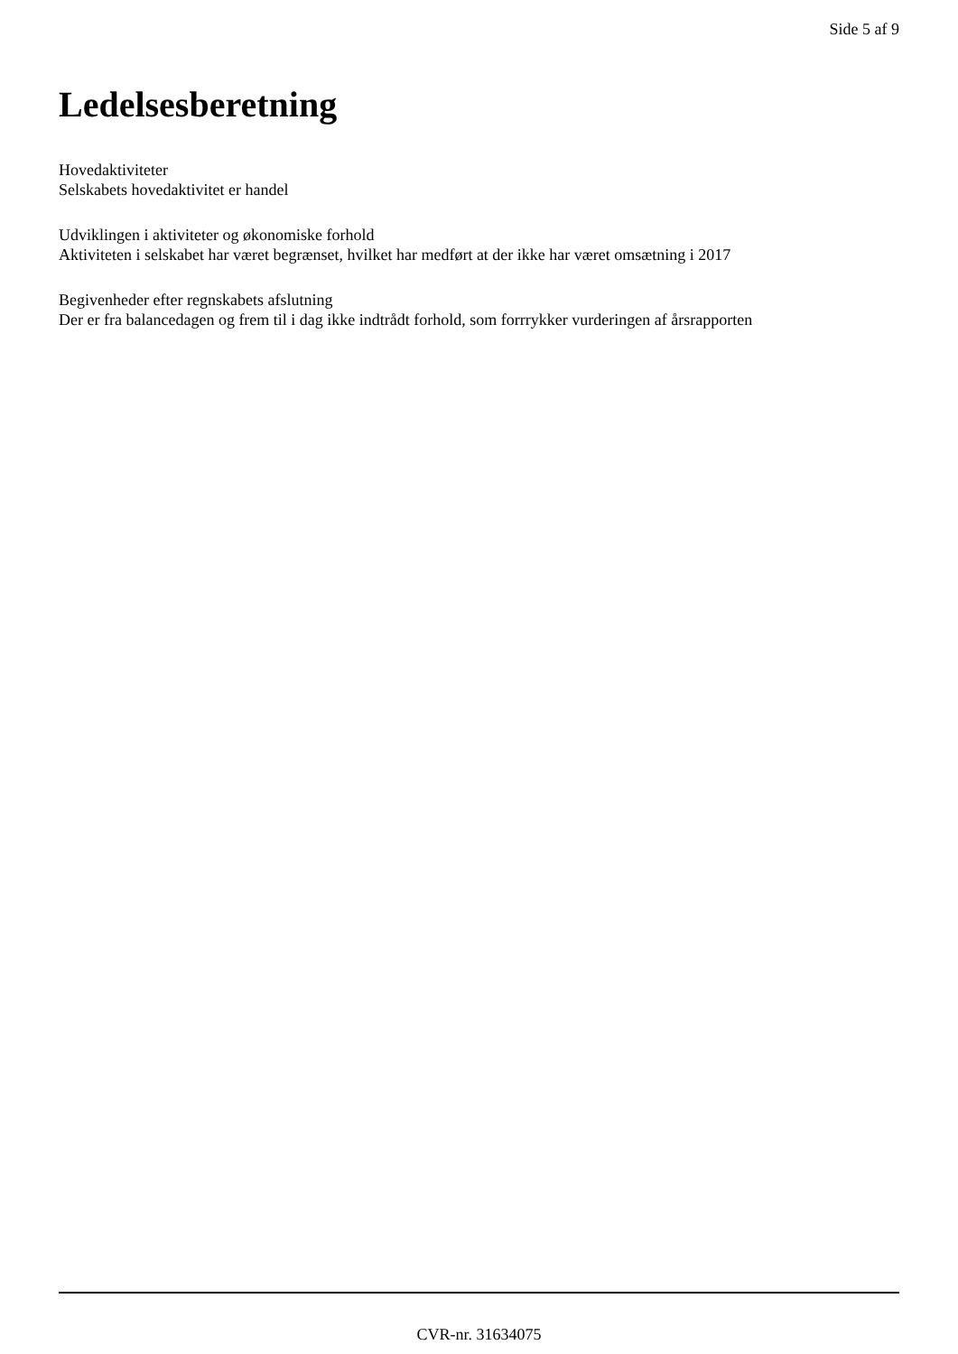Side 5 af 9
Ledelsesberetning
Hovedaktiviteter
Selskabets hovedaktivitet er handel
Udviklingen i aktiviteter og økonomiske forhold
Aktiviteten i selskabet har været begrænset, hvilket har medført at der ikke har været omsætning i 2017
Begivenheder efter regnskabets afslutning
Der er fra balancedagen og frem til i dag ikke indtrådt forhold, som forrrykker vurderingen af årsrapporten
CVR-nr. 31634075